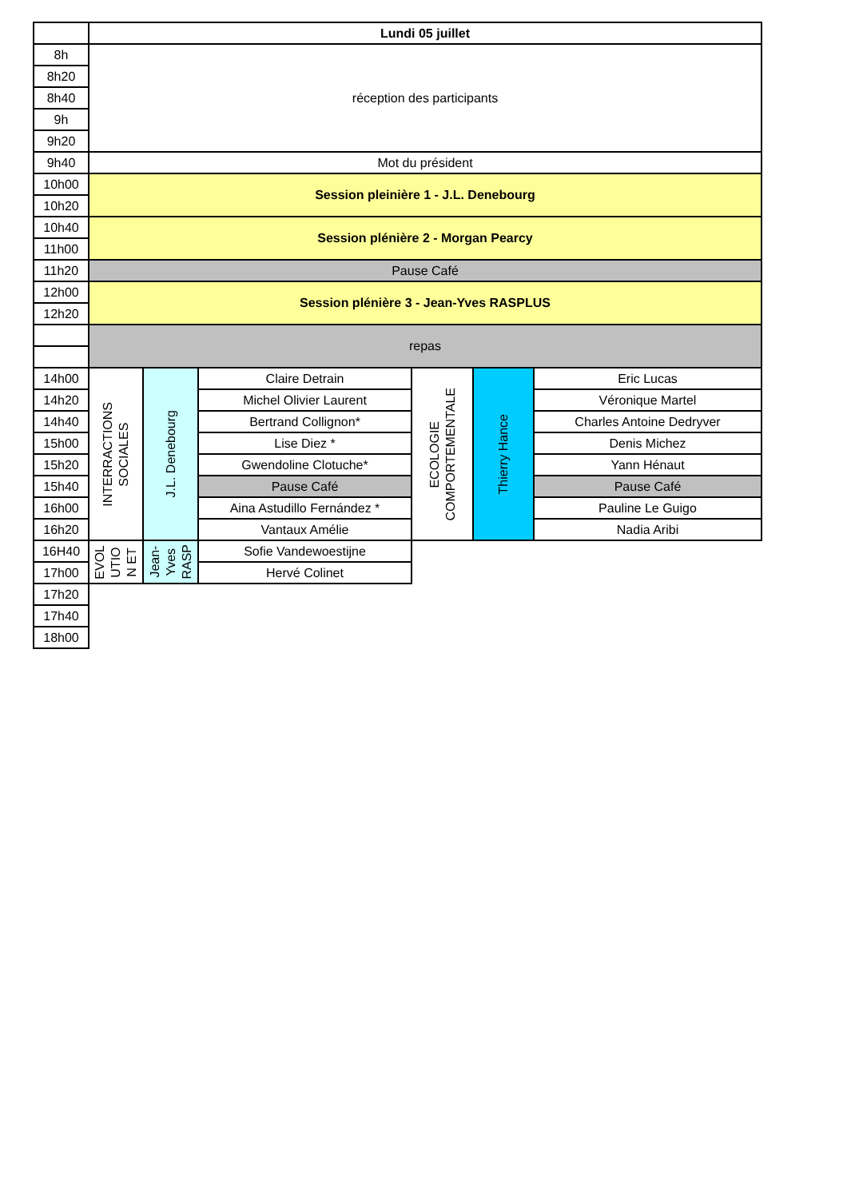| | Lundi 05 juillet | | | | | |
| 8h | réception des participants | | | | | |
| 8h20 | | | | | | |
| 8h40 | | | | | | |
| 9h | | | | | | |
| 9h20 | | | | | | |
| 9h40 | Mot du président | | | | | |
| 10h00 | Session pleinière 1 - J.L. Denebourg | | | | | |
| 10h20 | | | | | | |
| 10h40 | Session plénière 2 - Morgan Pearcy | | | | | |
| 11h00 | | | | | | |
| 11h20 | Pause Café | | | | | |
| 12h00 | Session plénière 3 - Jean-Yves RASPLUS | | | | | |
| 12h20 | | | | | | |
| | repas | | | | | |
| 14h00 | INTERRACTIONS SOCIALES | J.L. Denebourg | Claire Detrain | ECOLOGIE COMPORTEMENTALE | Thierry Hance | Eric Lucas |
| 14h20 | | | Michel Olivier Laurent | | | Véronique Martel |
| 14h40 | | | Bertrand Collignon* | | | Charles Antoine Dedryver |
| 15h00 | | | Lise Diez * | | | Denis Michez |
| 15h20 | | | Gwendoline Clotuche* | | | Yann Hénaut |
| 15h40 | | | Pause Café | | | Pause Café |
| 16h00 | | | Aina Astudillo Fernández * | | | Pauline Le Guigo |
| 16h20 | | | Vantaux Amélie | | | Nadia Aribi |
| 16H40 | EVOL UTIO N ET | Jean- Yves RASP | Sofie Vandewoestijne | | | |
| 17h00 | | | Hervé Colinet | | | |
| 17h20 | | | | | | |
| 17h40 | | | | | | |
| 18h00 | | | | | | |